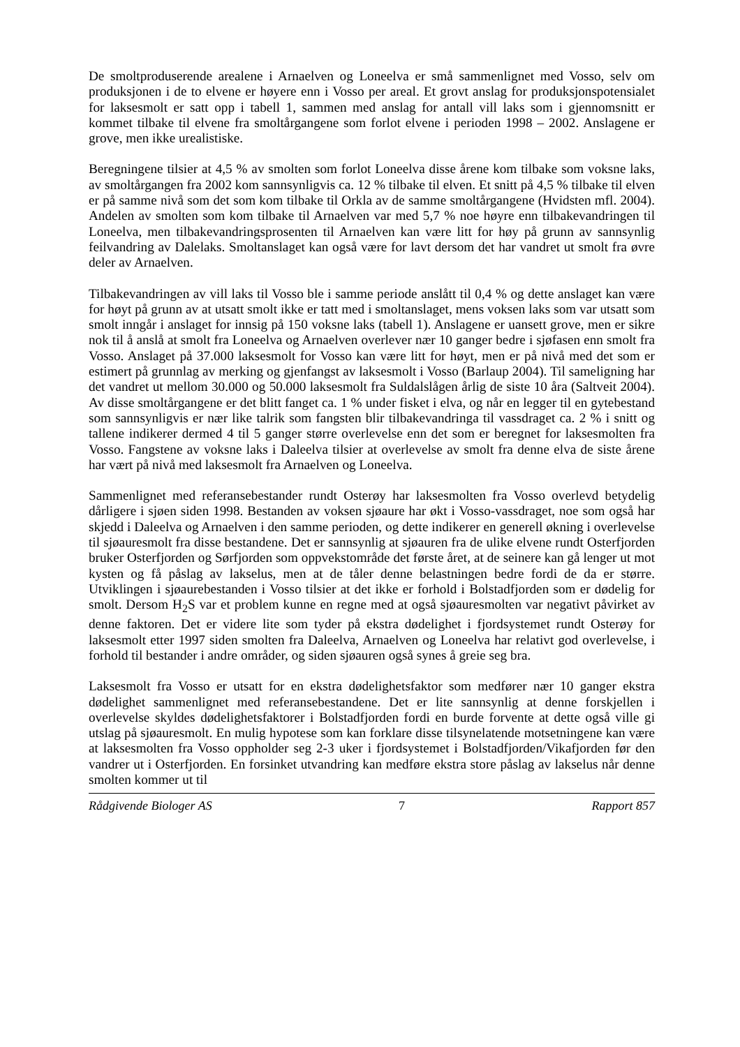De smoltproduserende arealene i Arnaelven og Loneelva er små sammenlignet med Vosso, selv om produksjonen i de to elvene er høyere enn i Vosso per areal. Et grovt anslag for produksjonspotensialet for laksesmolt er satt opp i tabell 1, sammen med anslag for antall vill laks som i gjennomsnitt er kommet tilbake til elvene fra smoltårgangene som forlot elvene i perioden 1998 – 2002. Anslagene er grove, men ikke urealistiske.
Beregningene tilsier at 4,5 % av smolten som forlot Loneelva disse årene kom tilbake som voksne laks, av smoltårgangen fra 2002 kom sannsynligvis ca. 12 % tilbake til elven. Et snitt på 4,5 % tilbake til elven er på samme nivå som det som kom tilbake til Orkla av de samme smoltårgangene (Hvidsten mfl. 2004). Andelen av smolten som kom tilbake til Arnaelven var med 5,7 % noe høyre enn tilbakevandringen til Loneelva, men tilbakevandringsprosenten til Arnaelven kan være litt for høy på grunn av sannsynlig feilvandring av Dalelaks. Smoltanslaget kan også være for lavt dersom det har vandret ut smolt fra øvre deler av Arnaelven.
Tilbakevandringen av vill laks til Vosso ble i samme periode anslått til 0,4 % og dette anslaget kan være for høyt på grunn av at utsatt smolt ikke er tatt med i smoltanslaget, mens voksen laks som var utsatt som smolt inngår i anslaget for innsig på 150 voksne laks (tabell 1). Anslagene er uansett grove, men er sikre nok til å anslå at smolt fra Loneelva og Arnaelven overlever nær 10 ganger bedre i sjøfasen enn smolt fra Vosso. Anslaget på 37.000 laksesmolt for Vosso kan være litt for høyt, men er på nivå med det som er estimert på grunnlag av merking og gjenfangst av laksesmolt i Vosso (Barlaup 2004). Til sameligning har det vandret ut mellom 30.000 og 50.000 laksesmolt fra Suldalslågen årlig de siste 10 åra (Saltveit 2004). Av disse smoltårgangene er det blitt fanget ca. 1 % under fisket i elva, og når en legger til en gytebestand som sannsynligvis er nær like talrik som fangsten blir tilbakevandringa til vassdraget ca. 2 % i snitt og tallene indikerer dermed 4 til 5 ganger større overlevelse enn det som er beregnet for laksesmolten fra Vosso. Fangstene av voksne laks i Daleelva tilsier at overlevelse av smolt fra denne elva de siste årene har vært på nivå med laksesmolt fra Arnaelven og Loneelva.
Sammenlignet med referansebestander rundt Osterøy har laksesmolten fra Vosso overlevd betydelig dårligere i sjøen siden 1998. Bestanden av voksen sjøaure har økt i Vosso-vassdraget, noe som også har skjedd i Daleelva og Arnaelven i den samme perioden, og dette indikerer en generell økning i overlevelse til sjøauresmolt fra disse bestandene. Det er sannsynlig at sjøauren fra de ulike elvene rundt Osterfjorden bruker Osterfjorden og Sørfjorden som oppvekstområde det første året, at de seinere kan gå lenger ut mot kysten og få påslag av lakselus, men at de tåler denne belastningen bedre fordi de da er større. Utviklingen i sjøaurebestanden i Vosso tilsier at det ikke er forhold i Bolstadfjorden som er dødelig for smolt. Dersom H<sub>2</sub>S var et problem kunne en regne med at også sjøauresmolten var negativt påvirket av denne faktoren. Det er videre lite som tyder på ekstra dødelighet i fjordsystemet rundt Osterøy for laksesmolt etter 1997 siden smolten fra Daleelva, Arnaelven og Loneelva har relativt god overlevelse, i forhold til bestander i andre områder, og siden sjøauren også synes å greie seg bra.
Laksesmolt fra Vosso er utsatt for en ekstra dødelighetsfaktor som medfører nær 10 ganger ekstra dødelighet sammenlignet med referansebestandene. Det er lite sannsynlig at denne forskjellen i overlevelse skyldes dødelighetsfaktorer i Bolstadfjorden fordi en burde forvente at dette også ville gi utslag på sjøauresmolt. En mulig hypotese som kan forklare disse tilsynelatende motsetningene kan være at laksesmolten fra Vosso oppholder seg 2-3 uker i fjordsystemet i Bolstadfjorden/Vikafjorden før den vandrer ut i Osterfjorden. En forsinket utvandring kan medføre ekstra store påslag av lakselus når denne smolten kommer ut til
Rådgivende Biologer AS 7 Rapport 857